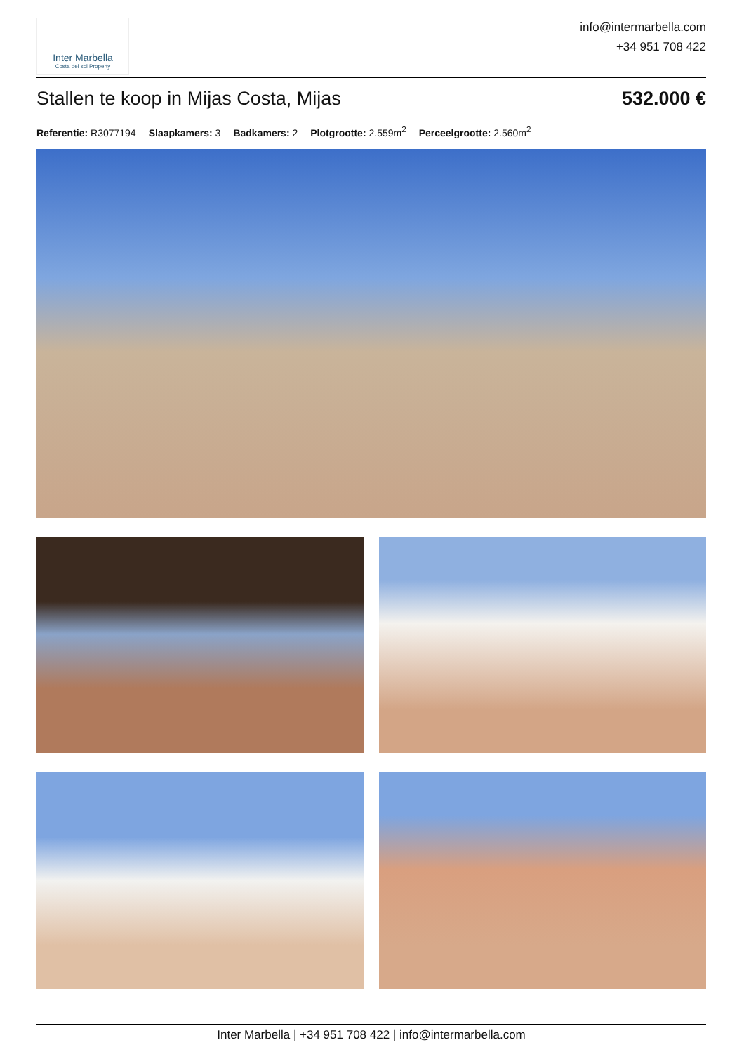Inter Marbella
Costa del sol Property
info@intermarbella.com
+34 951 708 422
Stallen te koop in Mijas Costa, Mijas 532.000 €
Referentie: R3077194 Slaapkamers: 3 Badkamers: 2 Plotgrootte: 2.559m<sup>2</sup> Perceelgrootte: 2.560m<sup>2</sup>
Inter Marbella | +34 951 708 422 | info@intermarbella.com